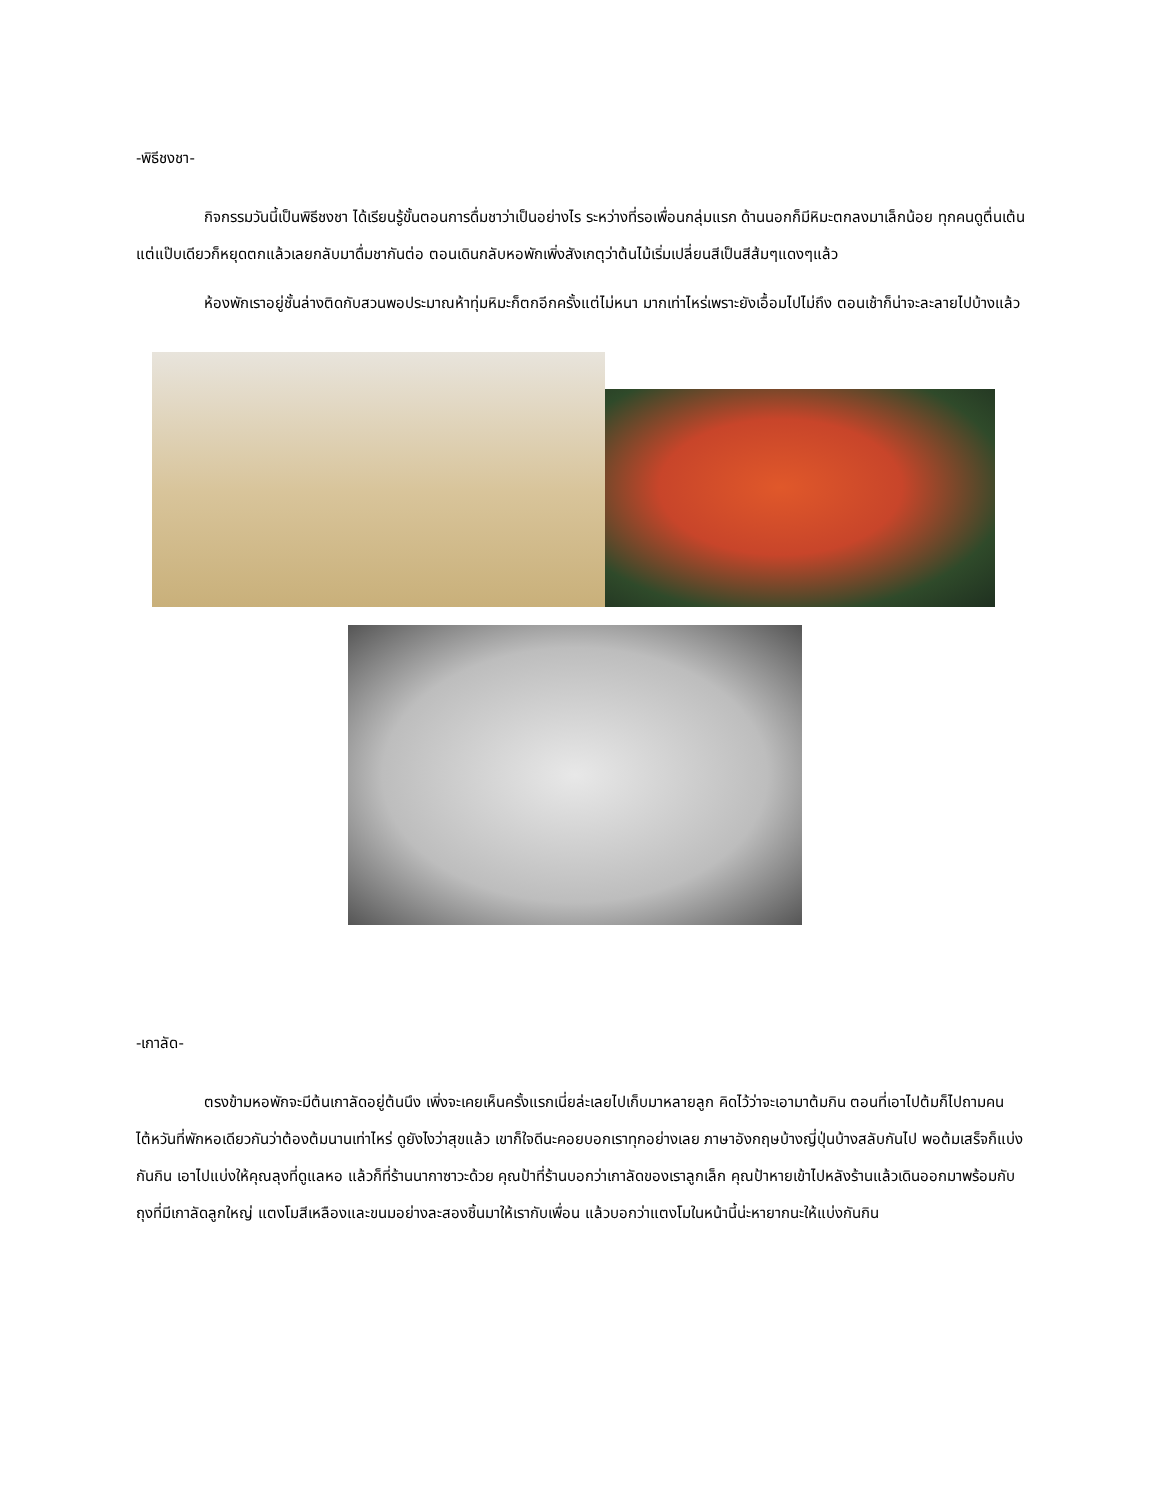-พิธีชงชา-
กิจกรรมวันนี้เป็นพิธีชงชา ได้เรียนรู้ขั้นตอนการดื่มชาว่าเป็นอย่างไร ระหว่างที่รอเพื่อนกลุ่มแรก ด้านนอกก็มีหิมะตกลงมาเล็กน้อย ทุกคนดูตื่นเต้นแต่แป๊บเดียวก็หยุดตกแล้วเลยกลับมาดื่มชากันต่อ ตอนเดินกลับหอพักเพิ่งสังเกตุว่าต้นไม้เริ่มเปลี่ยนสีเป็นสีส้มๆแดงๆแล้ว
ห้องพักเราอยู่ชั้นล่างติดกับสวนพอประมาณห้าทุ่มหิมะก็ตกอีกครั้งแต่ไม่หนา มากเท่าไหร่เพราะยังเอื้อมไปไม่ถึง ตอนเช้าก็น่าจะละลายไปบ้างแล้ว
-เกาลัด-
ตรงข้ามหอพักจะมีต้นเกาลัดอยู่ต้นนึง เพิ่งจะเคยเห็นครั้งแรกเนี่ยล่ะเลยไปเก็บมาหลายลูก คิดไว้ว่าจะเอามาต้มกิน ตอนที่เอาไปต้มก็ไปถามคนไต้หวันที่พักหอเดียวกันว่าต้องต้มนานเท่าไหร่ ดูยังไงว่าสุขแล้ว เขาก็ใจดีนะคอยบอกเราทุกอย่างเลย ภาษาอังกฤษบ้างญี่ปุ่นบ้างสลับกันไป พอต้มเสร็จก็แบ่งกันกิน เอาไปแบ่งให้คุณลุงที่ดูแลหอ แล้วก็ที่ร้านนากาซาวะด้วย คุณป้าที่ร้านบอกว่าเกาลัดของเราลูกเล็ก คุณป้าหายเข้าไปหลังร้านแล้วเดินออกมาพร้อมกับถุงที่มีเกาลัดลูกใหญ่ แตงโมสีเหลืองและขนมอย่างละสองชิ้นมาให้เรากับเพื่อน แล้วบอกว่าแตงโมในหน้านี้น่ะหายากนะให้แบ่งกันกิน